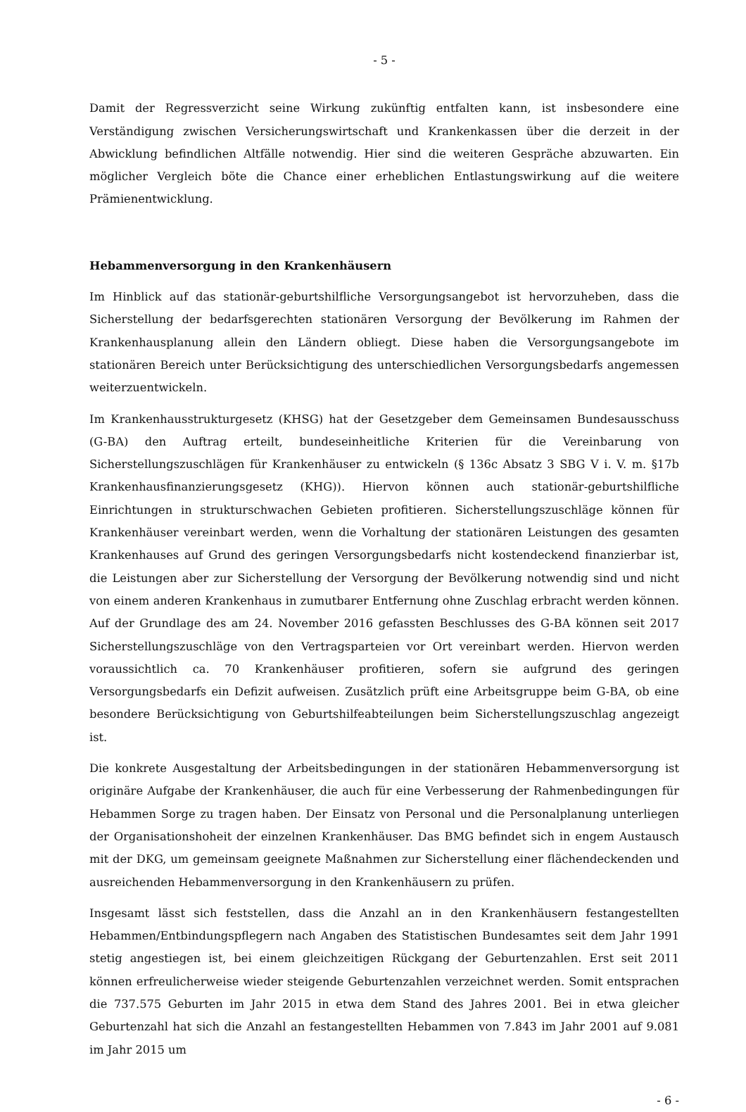- 5 -
Damit der Regressverzicht seine Wirkung zukünftig entfalten kann, ist insbesondere eine Verständigung zwischen Versicherungswirtschaft und Krankenkassen über die derzeit in der Abwicklung befindlichen Altfälle notwendig. Hier sind die weiteren Gespräche abzuwarten. Ein möglicher Vergleich böte die Chance einer erheblichen Entlastungswirkung auf die weitere Prämienentwicklung.
Hebammenversorgung in den Krankenhäusern
Im Hinblick auf das stationär-geburtshilfliche Versorgungsangebot ist hervorzuheben, dass die Sicherstellung der bedarfsgerechten stationären Versorgung der Bevölkerung im Rahmen der Krankenhausplanung allein den Ländern obliegt. Diese haben die Versorgungsangebote im stationären Bereich unter Berücksichtigung des unterschiedlichen Versorgungsbedarfs angemessen weiterzuentwickeln.
Im Krankenhausstrukturgesetz (KHSG) hat der Gesetzgeber dem Gemeinsamen Bundesausschuss (G-BA) den Auftrag erteilt, bundeseinheitliche Kriterien für die Vereinbarung von Sicherstellungszuschlägen für Krankenhäuser zu entwickeln (§ 136c Absatz 3 SBG V i. V. m. §17b Krankenhausfinanzierungsgesetz (KHG)). Hiervon können auch stationär-geburtshilfliche Einrichtungen in strukturschwachen Gebieten profitieren. Sicherstellungszuschläge können für Krankenhäuser vereinbart werden, wenn die Vorhaltung der stationären Leistungen des gesamten Krankenhauses auf Grund des geringen Versorgungsbedarfs nicht kostendeckend finanzierbar ist, die Leistungen aber zur Sicherstellung der Versorgung der Bevölkerung notwendig sind und nicht von einem anderen Krankenhaus in zumutbarer Entfernung ohne Zuschlag erbracht werden können. Auf der Grundlage des am 24. November 2016 gefassten Beschlusses des G-BA können seit 2017 Sicherstellungszuschläge von den Vertragsparteien vor Ort vereinbart werden. Hiervon werden voraussichtlich ca. 70 Krankenhäuser profitieren, sofern sie aufgrund des geringen Versorgungsbedarfs ein Defizit aufweisen. Zusätzlich prüft eine Arbeitsgruppe beim G-BA, ob eine besondere Berücksichtigung von Geburtshilfeabteilungen beim Sicherstellungszuschlag angezeigt ist.
Die konkrete Ausgestaltung der Arbeitsbedingungen in der stationären Hebammenversorgung ist originäre Aufgabe der Krankenhäuser, die auch für eine Verbesserung der Rahmenbedingungen für Hebammen Sorge zu tragen haben. Der Einsatz von Personal und die Personalplanung unterliegen der Organisationshoheit der einzelnen Krankenhäuser. Das BMG befindet sich in engem Austausch mit der DKG, um gemeinsam geeignete Maßnahmen zur Sicherstellung einer flächendeckenden und ausreichenden Hebammenversorgung in den Krankenhäusern zu prüfen.
Insgesamt lässt sich feststellen, dass die Anzahl an in den Krankenhäusern festangestellten Hebammen/Entbindungspflegern nach Angaben des Statistischen Bundesamtes seit dem Jahr 1991 stetig angestiegen ist, bei einem gleichzeitigen Rückgang der Geburtenzahlen. Erst seit 2011 können erfreulicherweise wieder steigende Geburtenzahlen verzeichnet werden. Somit entsprachen die 737.575 Geburten im Jahr 2015 in etwa dem Stand des Jahres 2001. Bei in etwa gleicher Geburtenzahl hat sich die Anzahl an festangestellten Hebammen von 7.843 im Jahr 2001 auf 9.081 im Jahr 2015 um
- 6 -